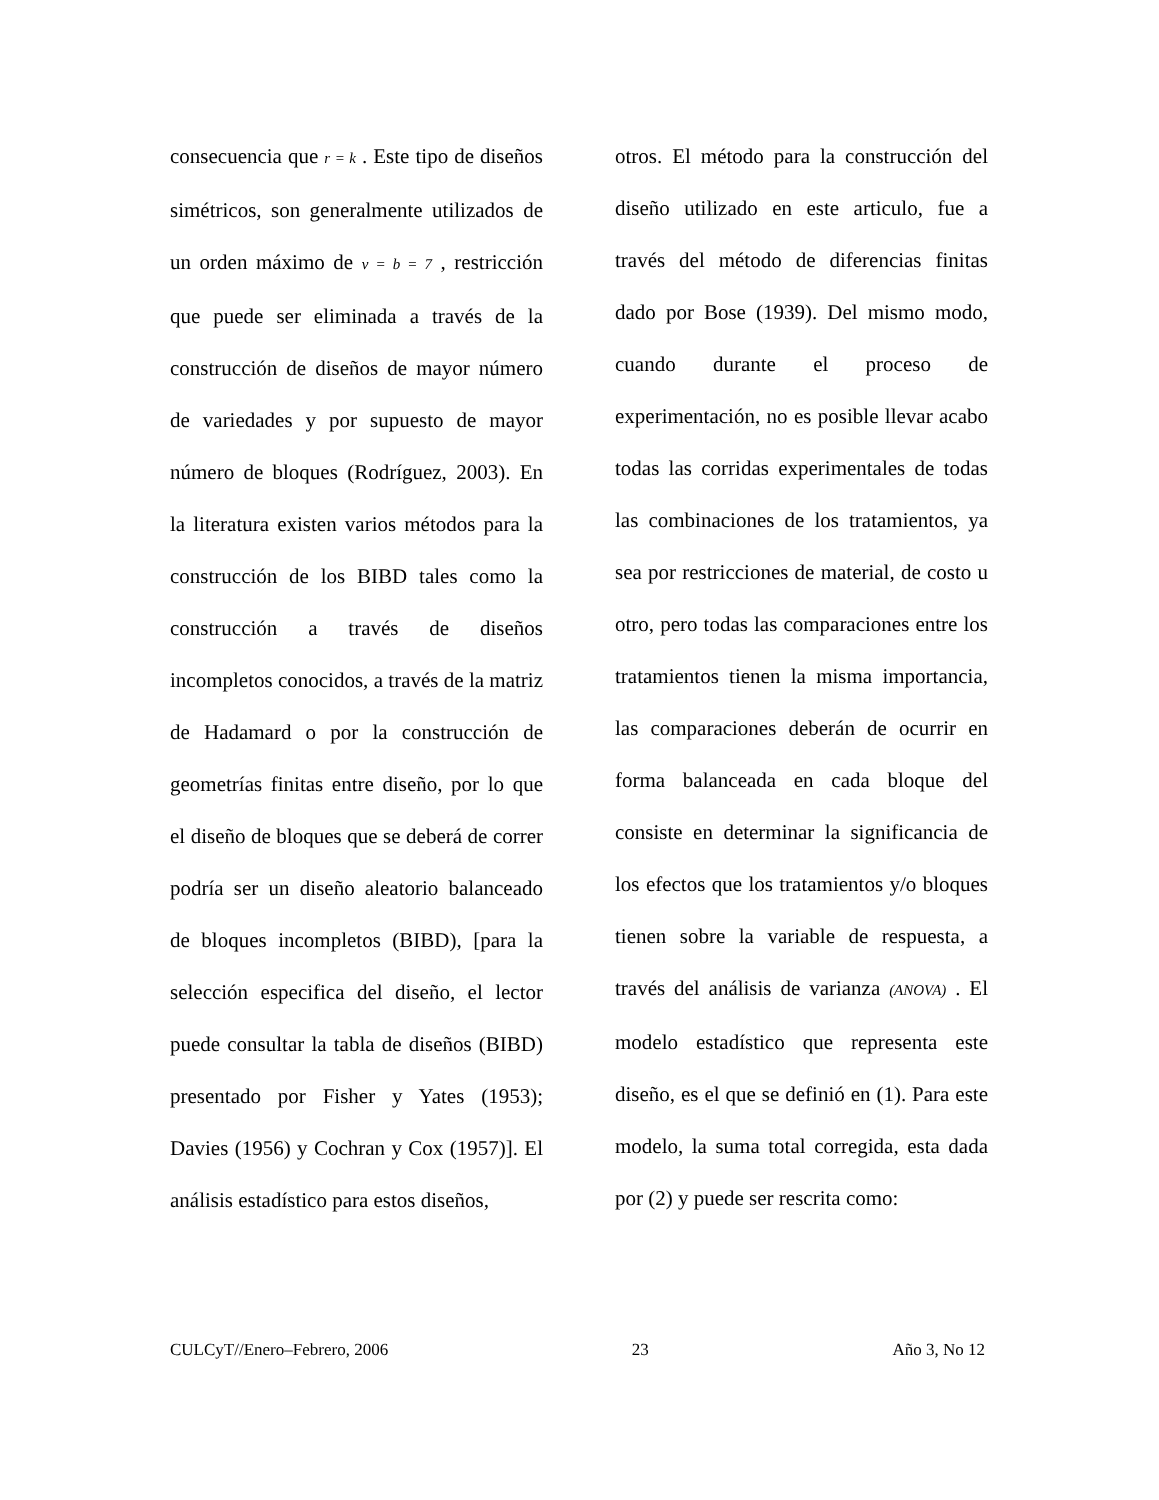consecuencia que r = k . Este tipo de diseños simétricos, son generalmente utilizados de un orden máximo de v = b = 7 , restricción que puede ser eliminada a través de la construcción de diseños de mayor número de variedades y por supuesto de mayor número de bloques (Rodríguez, 2003). En la literatura existen varios métodos para la construcción de los BIBD tales como la construcción a través de diseños incompletos conocidos, a través de la matriz de Hadamard o por la construcción de geometrías finitas entre diseño, por lo que el diseño de bloques que se deberá de correr podría ser un diseño aleatorio balanceado de bloques incompletos (BIBD), [para la selección especifica del diseño, el lector puede consultar la tabla de diseños (BIBD) presentado por Fisher y Yates (1953); Davies (1956) y Cochran y Cox (1957)]. El análisis estadístico para estos diseños,
otros. El método para la construcción del diseño utilizado en este articulo, fue a través del método de diferencias finitas dado por Bose (1939). Del mismo modo, cuando durante el proceso de experimentación, no es posible llevar acabo todas las corridas experimentales de todas las combinaciones de los tratamientos, ya sea por restricciones de material, de costo u otro, pero todas las comparaciones entre los tratamientos tienen la misma importancia, las comparaciones deberán de ocurrir en forma balanceada en cada bloque del consiste en determinar la significancia de los efectos que los tratamientos y/o bloques tienen sobre la variable de respuesta, a través del análisis de varianza (ANOVA) . El modelo estadístico que representa este diseño, es el que se definió en (1). Para este modelo, la suma total corregida, esta dada por (2) y puede ser rescrita como:
CULCyT//Enero–Febrero, 2006 23 Año 3, No 12